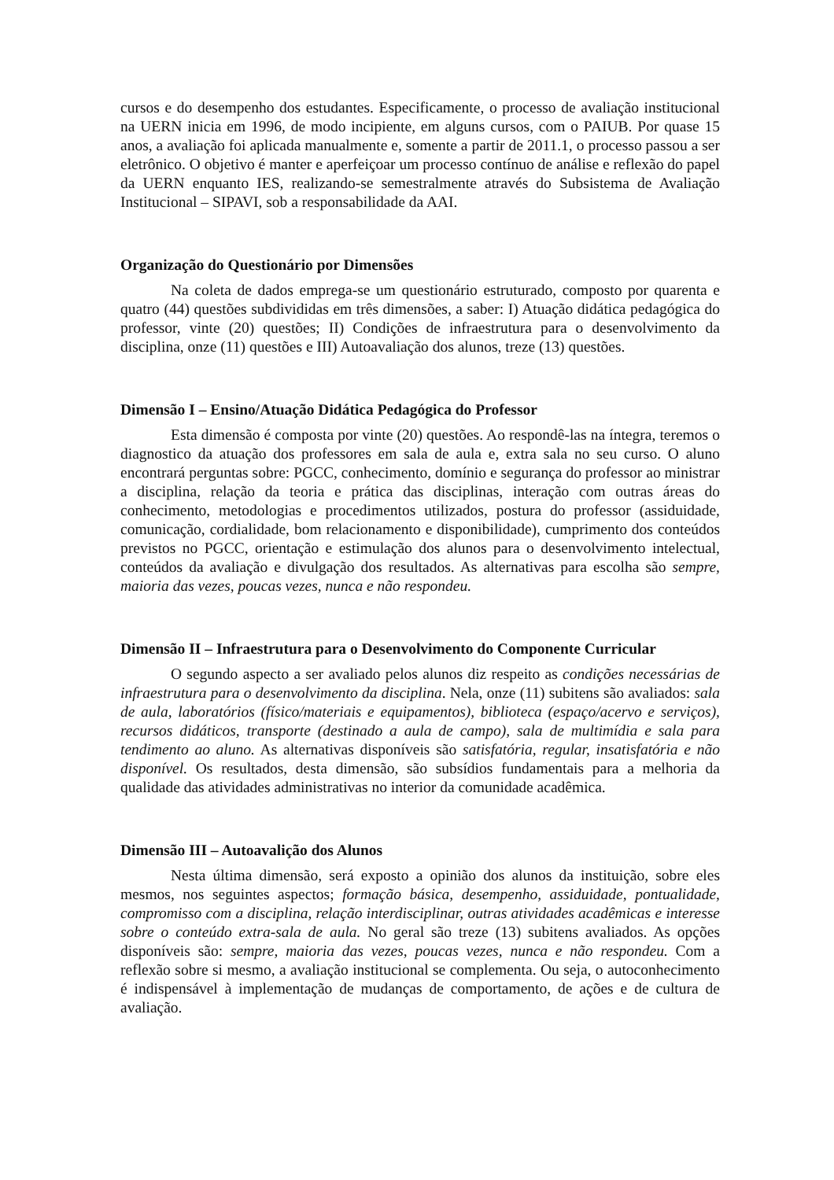cursos e do desempenho dos estudantes. Especificamente, o processo de avaliação institucional na UERN inicia em 1996, de modo incipiente, em alguns cursos, com o PAIUB. Por quase 15 anos, a avaliação foi aplicada manualmente e, somente a partir de 2011.1, o processo passou a ser eletrônico. O objetivo é manter e aperfeiçoar um processo contínuo de análise e reflexão do papel da UERN enquanto IES, realizando-se semestralmente através do Subsistema de Avaliação Institucional – SIPAVI, sob a responsabilidade da AAI.
Organização do Questionário por Dimensões
Na coleta de dados emprega-se um questionário estruturado, composto por quarenta e quatro (44) questões subdivididas em três dimensões, a saber: I) Atuação didática pedagógica do professor, vinte (20) questões; II) Condições de infraestrutura para o desenvolvimento da disciplina, onze (11) questões e III) Autoavaliação dos alunos, treze (13) questões.
Dimensão I – Ensino/Atuação Didática Pedagógica do Professor
Esta dimensão é composta por vinte (20) questões. Ao respondê-las na íntegra, teremos o diagnostico da atuação dos professores em sala de aula e, extra sala no seu curso. O aluno encontrará perguntas sobre: PGCC, conhecimento, domínio e segurança do professor ao ministrar a disciplina, relação da teoria e prática das disciplinas, interação com outras áreas do conhecimento, metodologias e procedimentos utilizados, postura do professor (assiduidade, comunicação, cordialidade, bom relacionamento e disponibilidade), cumprimento dos conteúdos previstos no PGCC, orientação e estimulação dos alunos para o desenvolvimento intelectual, conteúdos da avaliação e divulgação dos resultados. As alternativas para escolha são sempre, maioria das vezes, poucas vezes, nunca e não respondeu.
Dimensão II – Infraestrutura para o Desenvolvimento do Componente Curricular
O segundo aspecto a ser avaliado pelos alunos diz respeito as condições necessárias de infraestrutura para o desenvolvimento da disciplina. Nela, onze (11) subitens são avaliados: sala de aula, laboratórios (físico/materiais e equipamentos), biblioteca (espaço/acervo e serviços), recursos didáticos, transporte (destinado a aula de campo), sala de multimídia e sala para tendimento ao aluno. As alternativas disponíveis são satisfatória, regular, insatisfatória e não disponível. Os resultados, desta dimensão, são subsídios fundamentais para a melhoria da qualidade das atividades administrativas no interior da comunidade acadêmica.
Dimensão III – Autoavalição dos Alunos
Nesta última dimensão, será exposto a opinião dos alunos da instituição, sobre eles mesmos, nos seguintes aspectos; formação básica, desempenho, assiduidade, pontualidade, compromisso com a disciplina, relação interdisciplinar, outras atividades acadêmicas e interesse sobre o conteúdo extra-sala de aula. No geral são treze (13) subitens avaliados. As opções disponíveis são: sempre, maioria das vezes, poucas vezes, nunca e não respondeu. Com a reflexão sobre si mesmo, a avaliação institucional se complementa. Ou seja, o autoconhecimento é indispensável à implementação de mudanças de comportamento, de ações e de cultura de avaliação.